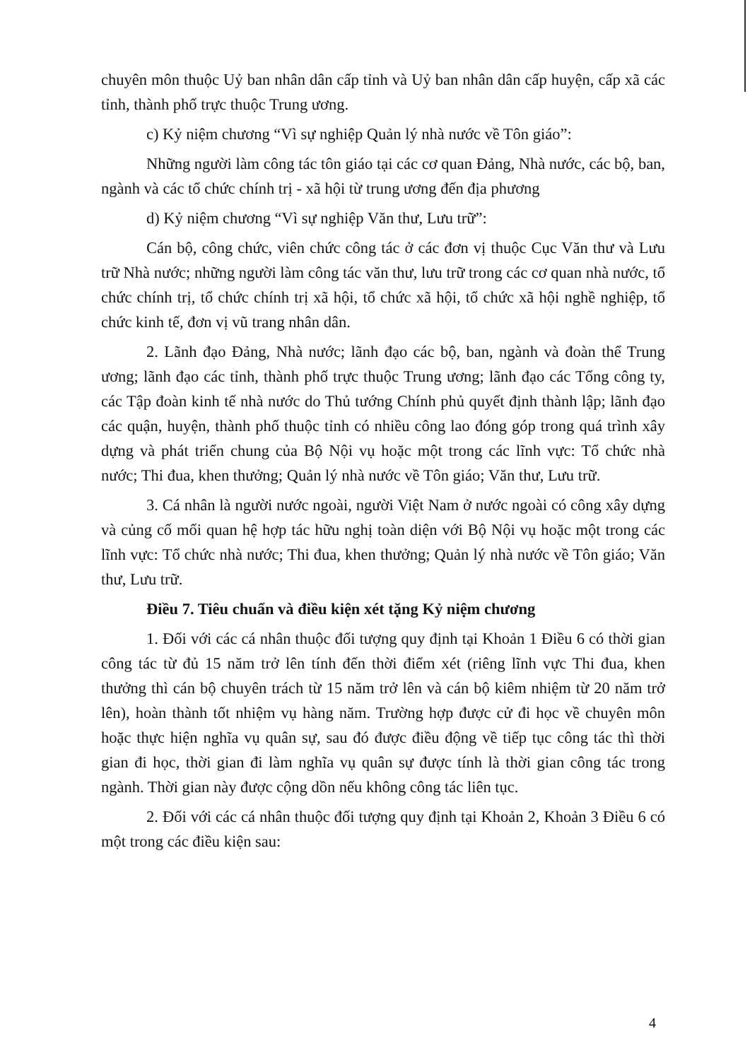chuyên môn thuộc Uỷ ban nhân dân cấp tỉnh và Uỷ ban nhân dân cấp huyện, cấp xã các tỉnh, thành phố trực thuộc Trung ương.
c) Kỷ niệm chương “Vì sự nghiệp Quản lý nhà nước về Tôn giáo”:
Những người làm công tác tôn giáo tại các cơ quan Đảng, Nhà nước, các bộ, ban, ngành và các tổ chức chính trị - xã hội từ trung ương đến địa phương
d) Kỷ niệm chương “Vì sự nghiệp Văn thư, Lưu trữ”:
Cán bộ, công chức, viên chức công tác ở các đơn vị thuộc Cục Văn thư và Lưu trữ Nhà nước; những người làm công tác văn thư, lưu trữ trong các cơ quan nhà nước, tổ chức chính trị, tổ chức chính trị xã hội, tổ chức xã hội, tổ chức xã hội nghề nghiệp, tổ chức kinh tế, đơn vị vũ trang nhân dân.
2. Lãnh đạo Đảng, Nhà nước; lãnh đạo các bộ, ban, ngành và đoàn thể Trung ương; lãnh đạo các tỉnh, thành phố trực thuộc Trung ương; lãnh đạo các Tổng công ty, các Tập đoàn kinh tế nhà nước do Thủ tướng Chính phủ quyết định thành lập; lãnh đạo các quận, huyện, thành phố thuộc tỉnh có nhiều công lao đóng góp trong quá trình xây dựng và phát triển chung của Bộ Nội vụ hoặc một trong các lĩnh vực: Tổ chức nhà nước; Thi đua, khen thưởng; Quản lý nhà nước về Tôn giáo; Văn thư, Lưu trữ.
3. Cá nhân là người nước ngoài, người Việt Nam ở nước ngoài có công xây dựng và củng cố mối quan hệ hợp tác hữu nghị toàn diện với Bộ Nội vụ hoặc một trong các lĩnh vực: Tổ chức nhà nước; Thi đua, khen thưởng; Quản lý nhà nước về Tôn giáo; Văn thư, Lưu trữ.
Điều 7. Tiêu chuẩn và điều kiện xét tặng Kỷ niệm chương
1. Đối với các cá nhân thuộc đối tượng quy định tại Khoản 1 Điều 6 có thời gian công tác từ đủ 15 năm trở lên tính đến thời điểm xét (riêng lĩnh vực Thi đua, khen thưởng thì cán bộ chuyên trách từ 15 năm trở lên và cán bộ kiêm nhiệm từ 20 năm trở lên), hoàn thành tốt nhiệm vụ hàng năm. Trường hợp được cử đi học về chuyên môn hoặc thực hiện nghĩa vụ quân sự, sau đó được điều động về tiếp tục công tác thì thời gian đi học, thời gian đi làm nghĩa vụ quân sự được tính là thời gian công tác trong ngành. Thời gian này được cộng dồn nếu không công tác liên tục.
2. Đối với các cá nhân thuộc đối tượng quy định tại Khoản 2, Khoản 3 Điều 6 có một trong các điều kiện sau:
4